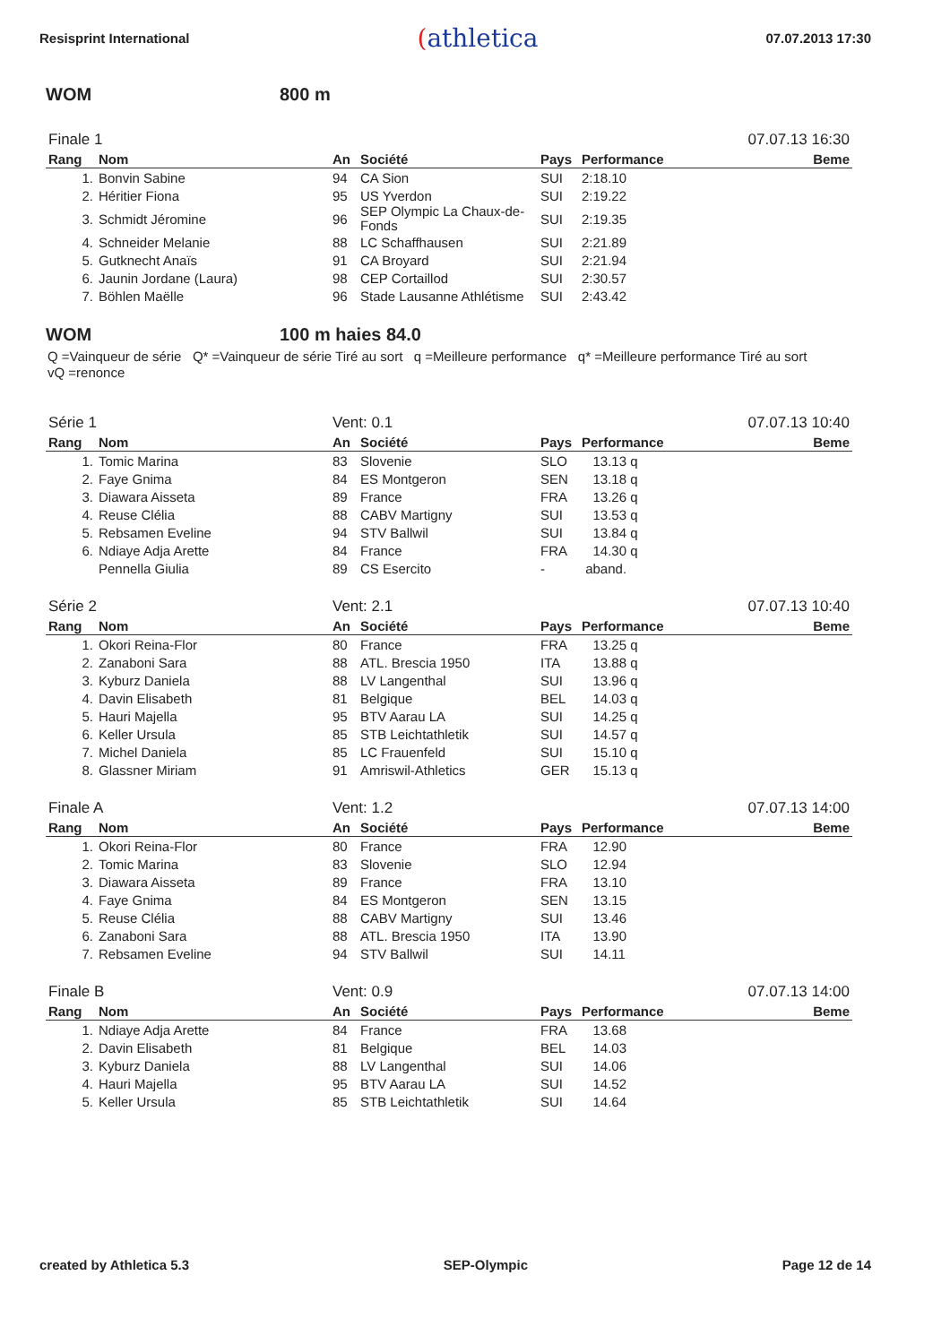Resisprint International
(athletica
07.07.2013 17:30
WOM 800 m
| Finale 1 | | | | | | 07.07.13 16:30 |
| Rang | Nom | An | Société | Pays | Performance | Beme |
| 1. | Bonvin Sabine | 94 | CA Sion | SUI | 2:18.10 | |
| 2. | Héritier Fiona | 95 | US Yverdon | SUI | 2:19.22 | |
| 3. | Schmidt Jéromine | 96 | SEP Olympic La Chaux-de-Fonds | SUI | 2:19.35 | |
| 4. | Schneider Melanie | 88 | LC Schaffhausen | SUI | 2:21.89 | |
| 5. | Gutknecht Anaïs | 91 | CA Broyard | SUI | 2:21.94 | |
| 6. | Jaunin Jordane (Laura) | 98 | CEP Cortaillod | SUI | 2:30.57 | |
| 7. | Böhlen Maëlle | 96 | Stade Lausanne Athlétisme | SUI | 2:43.42 | |
WOM 100 m haies 84.0
Q =Vainqueur de série Q* =Vainqueur de série Tiré au sort q =Meilleure performance q* =Meilleure performance Tiré au sort vQ =renonce
| Série 1 | | Vent: 0.1 | | | | 07.07.13 10:40 |
| Rang | Nom | An | Société | Pays | Performance | Beme |
| 1. | Tomic Marina | 83 | Slovenie | SLO | 13.13 q | |
| 2. | Faye Gnima | 84 | ES Montgeron | SEN | 13.18 q | |
| 3. | Diawara Aisseta | 89 | France | FRA | 13.26 q | |
| 4. | Reuse Clélia | 88 | CABV Martigny | SUI | 13.53 q | |
| 5. | Rebsamen Eveline | 94 | STV Ballwil | SUI | 13.84 q | |
| 6. | Ndiaye Adja Arette | 84 | France | FRA | 14.30 q | |
| | Pennella Giulia | 89 | CS Esercito | - | aband. | |
| Série 2 | | Vent: 2.1 | | | | 07.07.13 10:40 |
| Rang | Nom | An | Société | Pays | Performance | Beme |
| 1. | Okori Reina-Flor | 80 | France | FRA | 13.25 q | |
| 2. | Zanaboni Sara | 88 | ATL. Brescia 1950 | ITA | 13.88 q | |
| 3. | Kyburz Daniela | 88 | LV Langenthal | SUI | 13.96 q | |
| 4. | Davin Elisabeth | 81 | Belgique | BEL | 14.03 q | |
| 5. | Hauri Majella | 95 | BTV Aarau LA | SUI | 14.25 q | |
| 6. | Keller Ursula | 85 | STB Leichtathletik | SUI | 14.57 q | |
| 7. | Michel Daniela | 85 | LC Frauenfeld | SUI | 15.10 q | |
| 8. | Glassner Miriam | 91 | Amriswil-Athletics | GER | 15.13 q | |
| Finale A | | Vent: 1.2 | | | | 07.07.13 14:00 |
| Rang | Nom | An | Société | Pays | Performance | Beme |
| 1. | Okori Reina-Flor | 80 | France | FRA | 12.90 | |
| 2. | Tomic Marina | 83 | Slovenie | SLO | 12.94 | |
| 3. | Diawara Aisseta | 89 | France | FRA | 13.10 | |
| 4. | Faye Gnima | 84 | ES Montgeron | SEN | 13.15 | |
| 5. | Reuse Clélia | 88 | CABV Martigny | SUI | 13.46 | |
| 6. | Zanaboni Sara | 88 | ATL. Brescia 1950 | ITA | 13.90 | |
| 7. | Rebsamen Eveline | 94 | STV Ballwil | SUI | 14.11 | |
| Finale B | | Vent: 0.9 | | | | 07.07.13 14:00 |
| Rang | Nom | An | Société | Pays | Performance | Beme |
| 1. | Ndiaye Adja Arette | 84 | France | FRA | 13.68 | |
| 2. | Davin Elisabeth | 81 | Belgique | BEL | 14.03 | |
| 3. | Kyburz Daniela | 88 | LV Langenthal | SUI | 14.06 | |
| 4. | Hauri Majella | 95 | BTV Aarau LA | SUI | 14.52 | |
| 5. | Keller Ursula | 85 | STB Leichtathletik | SUI | 14.64 | |
created by Athletica 5.3 SEP-Olympic Page 12 de 14